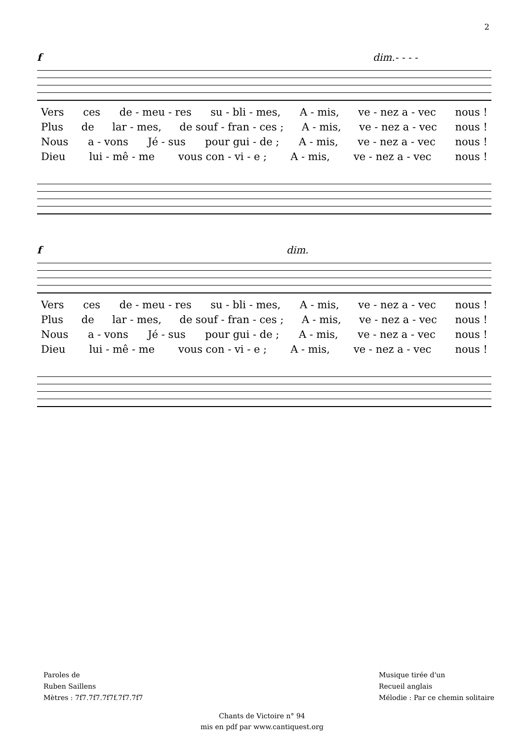2
f dim.- - - -
Vers ces de - meu - res su - bli - mes, A - mis, ve - nez a - vec nous !
Plus de lar - mes, de souf - fran - ces ; A - mis, ve - nez a - vec nous !
Nous a - vons Jé - sus pour gui - de ; A - mis, ve - nez a - vec nous !
Dieu lui - mê - me vous con - vi - e ; A - mis, ve - nez a - vec nous !
f dim.
Vers ces de - meu - res su - bli - mes, A - mis, ve - nez a - vec nous !
Plus de lar - mes, de souf - fran - ces ; A - mis, ve - nez a - vec nous !
Nous a - vons Jé - sus pour gui - de ; A - mis, ve - nez a - vec nous !
Dieu lui - mê - me vous con - vi - e ; A - mis, ve - nez a - vec nous !
Paroles de
Ruben Saillens
Mètres : 7f7.7f7.7f7f.7f7.7f7
Musique tirée d'un
Recueil anglais
Mélodie : Par ce chemin solitaire
Chants de Victoire n° 94
mis en pdf par www.cantiquest.org